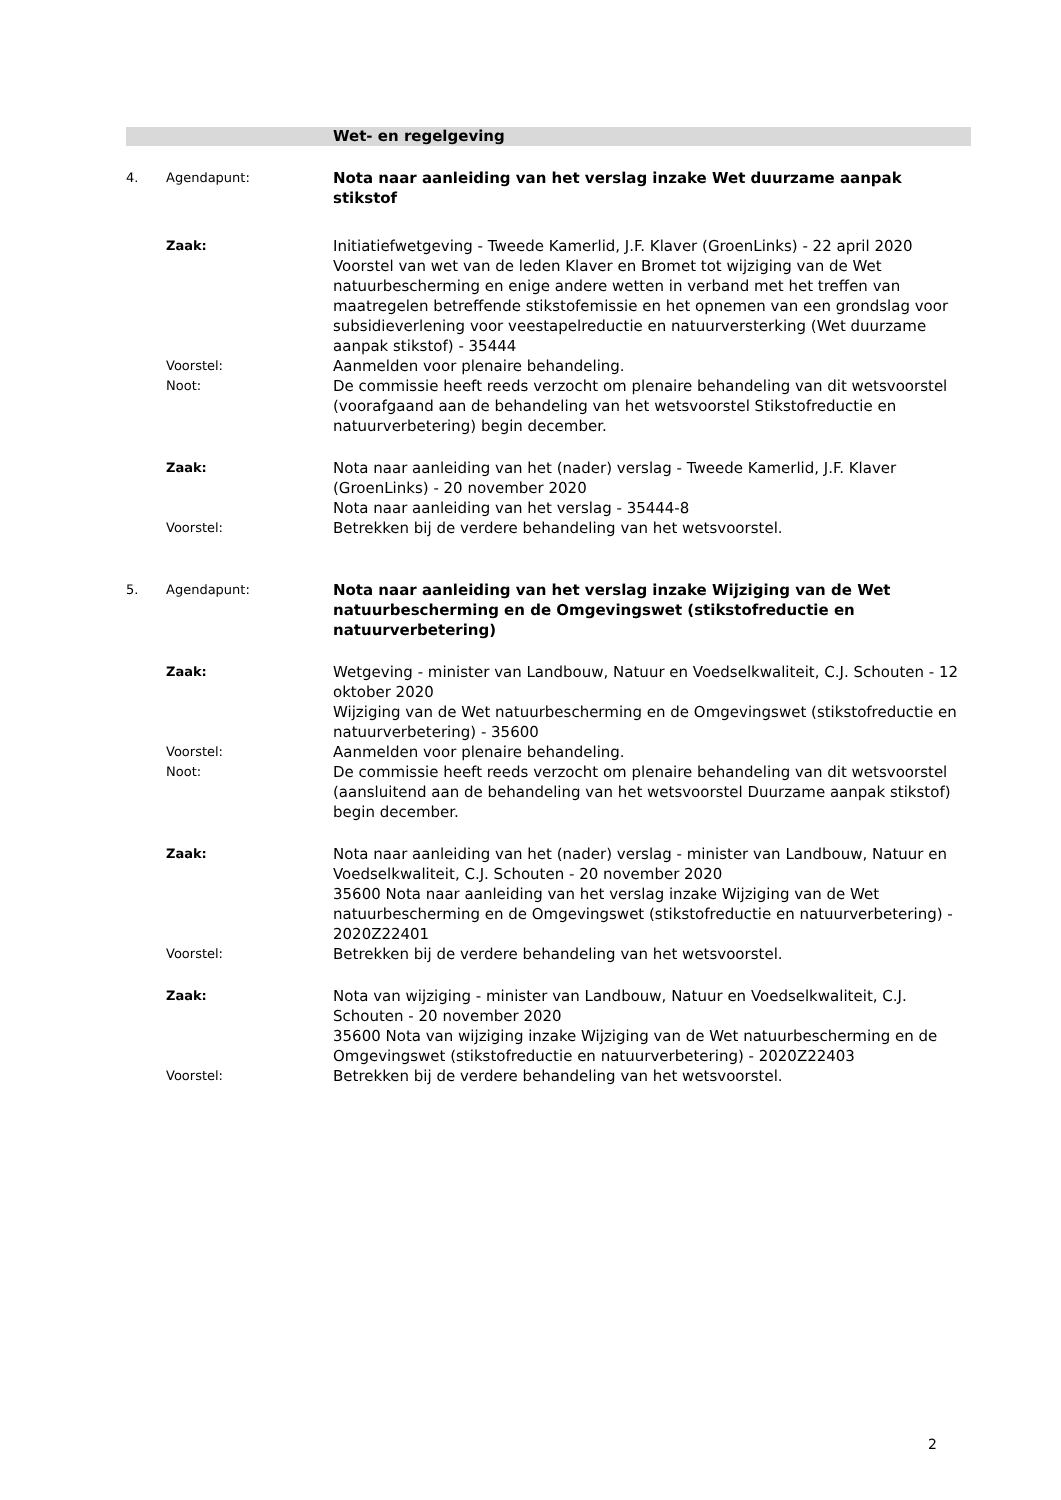Wet- en regelgeving
4. Agendapunt:
Nota naar aanleiding van het verslag inzake Wet duurzame aanpak stikstof
Zaak:
Initiatiefwetgeving - Tweede Kamerlid, J.F. Klaver (GroenLinks) - 22 april 2020
Voorstel van wet van de leden Klaver en Bromet tot wijziging van de Wet natuurbescherming en enige andere wetten in verband met het treffen van maatregelen betreffende stikstofemissie en het opnemen van een grondslag voor subsidieverlening voor veestapelreductie en natuurversterking (Wet duurzame aanpak stikstof) - 35444
Voorstel:
Aanmelden voor plenaire behandeling.
Noot:
De commissie heeft reeds verzocht om plenaire behandeling van dit wetsvoorstel (voorafgaand aan de behandeling van het wetsvoorstel Stikstofreductie en natuurverbetering) begin december.
Zaak:
Nota naar aanleiding van het (nader) verslag - Tweede Kamerlid, J.F. Klaver (GroenLinks) - 20 november 2020
Nota naar aanleiding van het verslag - 35444-8
Voorstel:
Betrekken bij de verdere behandeling van het wetsvoorstel.
5. Agendapunt:
Nota naar aanleiding van het verslag inzake Wijziging van de Wet natuurbescherming en de Omgevingswet (stikstofreductie en natuurverbetering)
Zaak:
Wetgeving - minister van Landbouw, Natuur en Voedselkwaliteit, C.J. Schouten - 12 oktober 2020
Wijziging van de Wet natuurbescherming en de Omgevingswet (stikstofreductie en natuurverbetering) - 35600
Voorstel:
Aanmelden voor plenaire behandeling.
Noot:
De commissie heeft reeds verzocht om plenaire behandeling van dit wetsvoorstel (aansluitend aan de behandeling van het wetsvoorstel Duurzame aanpak stikstof) begin december.
Zaak:
Nota naar aanleiding van het (nader) verslag - minister van Landbouw, Natuur en Voedselkwaliteit, C.J. Schouten - 20 november 2020
35600 Nota naar aanleiding van het verslag inzake Wijziging van de Wet natuurbescherming en de Omgevingswet (stikstofreductie en natuurverbetering) - 2020Z22401
Voorstel:
Betrekken bij de verdere behandeling van het wetsvoorstel.
Zaak:
Nota van wijziging - minister van Landbouw, Natuur en Voedselkwaliteit, C.J. Schouten - 20 november 2020
35600 Nota van wijziging inzake Wijziging van de Wet natuurbescherming en de Omgevingswet (stikstofreductie en natuurverbetering) - 2020Z22403
Voorstel:
Betrekken bij de verdere behandeling van het wetsvoorstel.
2